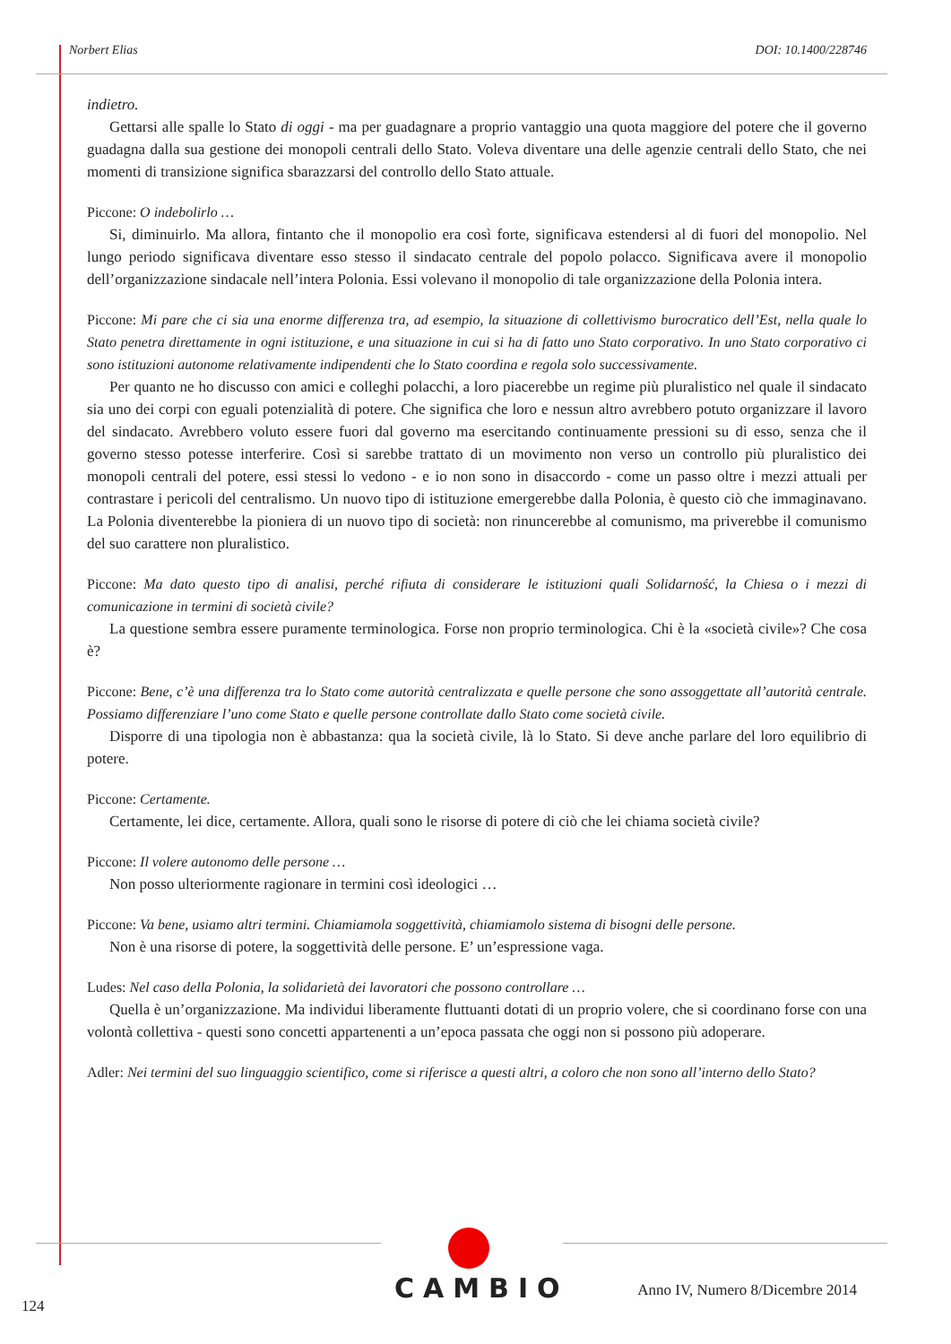Norbert Elias DOI: 10.1400/228746
indietro.
Gettarsi alle spalle lo Stato di oggi - ma per guadagnare a proprio vantaggio una quota maggiore del potere che il governo guadagna dalla sua gestione dei monopoli centrali dello Stato. Voleva diventare una delle agenzie centrali dello Stato, che nei momenti di transizione significa sbarazzarsi del controllo dello Stato attuale.
Piccone: O indebolirlo …
Si, diminuirlo. Ma allora, fintanto che il monopolio era così forte, significava estendersi al di fuori del monopolio. Nel lungo periodo significava diventare esso stesso il sindacato centrale del popolo polacco. Significava avere il monopolio dell’organizzazione sindacale nell’intera Polonia. Essi volevano il monopolio di tale organizzazione della Polonia intera.
Piccone: Mi pare che ci sia una enorme differenza tra, ad esempio, la situazione di collettivismo burocratico dell’Est, nella quale lo Stato penetra direttamente in ogni istituzione, e una situazione in cui si ha di fatto uno Stato corporativo. In uno Stato corporativo ci sono istituzioni autonome relativamente indipendenti che lo Stato coordina e regola solo successivamente.
Per quanto ne ho discusso con amici e colleghi polacchi, a loro piacerebbe un regime più pluralistico nel quale il sindacato sia uno dei corpi con eguali potenzialità di potere. Che significa che loro e nessun altro avrebbero potuto organizzare il lavoro del sindacato. Avrebbero voluto essere fuori dal governo ma esercitando continuamente pressioni su di esso, senza che il governo stesso potesse interferire. Così si sarebbe trattato di un movimento non verso un controllo più pluralistico dei monopoli centrali del potere, essi stessi lo vedono - e io non sono in disaccordo - come un passo oltre i mezzi attuali per contrastare i pericoli del centralismo. Un nuovo tipo di istituzione emergerebbe dalla Polonia, è questo ciò che immaginavano. La Polonia diventerebbe la pioniera di un nuovo tipo di società: non rinuncerebbe al comunismo, ma priverebbe il comunismo del suo carattere non pluralistico.
Piccone: Ma dato questo tipo di analisi, perché rifiuta di considerare le istituzioni quali Solidarność, la Chiesa o i mezzi di comunicazione in termini di società civile?
La questione sembra essere puramente terminologica. Forse non proprio terminologica. Chi è la «società civile»? Che cosa è?
Piccone: Bene, c’è una differenza tra lo Stato come autorità centralizzata e quelle persone che sono assoggettate all’autorità centrale. Possiamo differenziare l’uno come Stato e quelle persone controllate dallo Stato come società civile.
Disporre di una tipologia non è abbastanza: qua la società civile, là lo Stato. Si deve anche parlare del loro equilibrio di potere.
Piccone: Certamente.
Certamente, lei dice, certamente. Allora, quali sono le risorse di potere di ciò che lei chiama società civile?
Piccone: Il volere autonomo delle persone …
Non posso ulteriormente ragionare in termini così ideologici …
Piccone: Va bene, usiamo altri termini. Chiamiamola soggettività, chiamiamolo sistema di bisogni delle persone.
Non è una risorse di potere, la soggettività delle persone. E’ un’espressione vaga.
Ludes: Nel caso della Polonia, la solidarietà dei lavoratori che possono controllare …
Quella è un’organizzazione. Ma individui liberamente fluttuanti dotati di un proprio volere, che si coordinano forse con una volontà collettiva - questi sono concetti appartenenti a un’epoca passata che oggi non si possono più adoperare.
Adler: Nei termini del suo linguaggio scientifico, come si riferisce a questi altri, a coloro che non sono all’interno dello Stato?
CAMBIO
124 Anno IV, Numero 8/Dicembre 2014